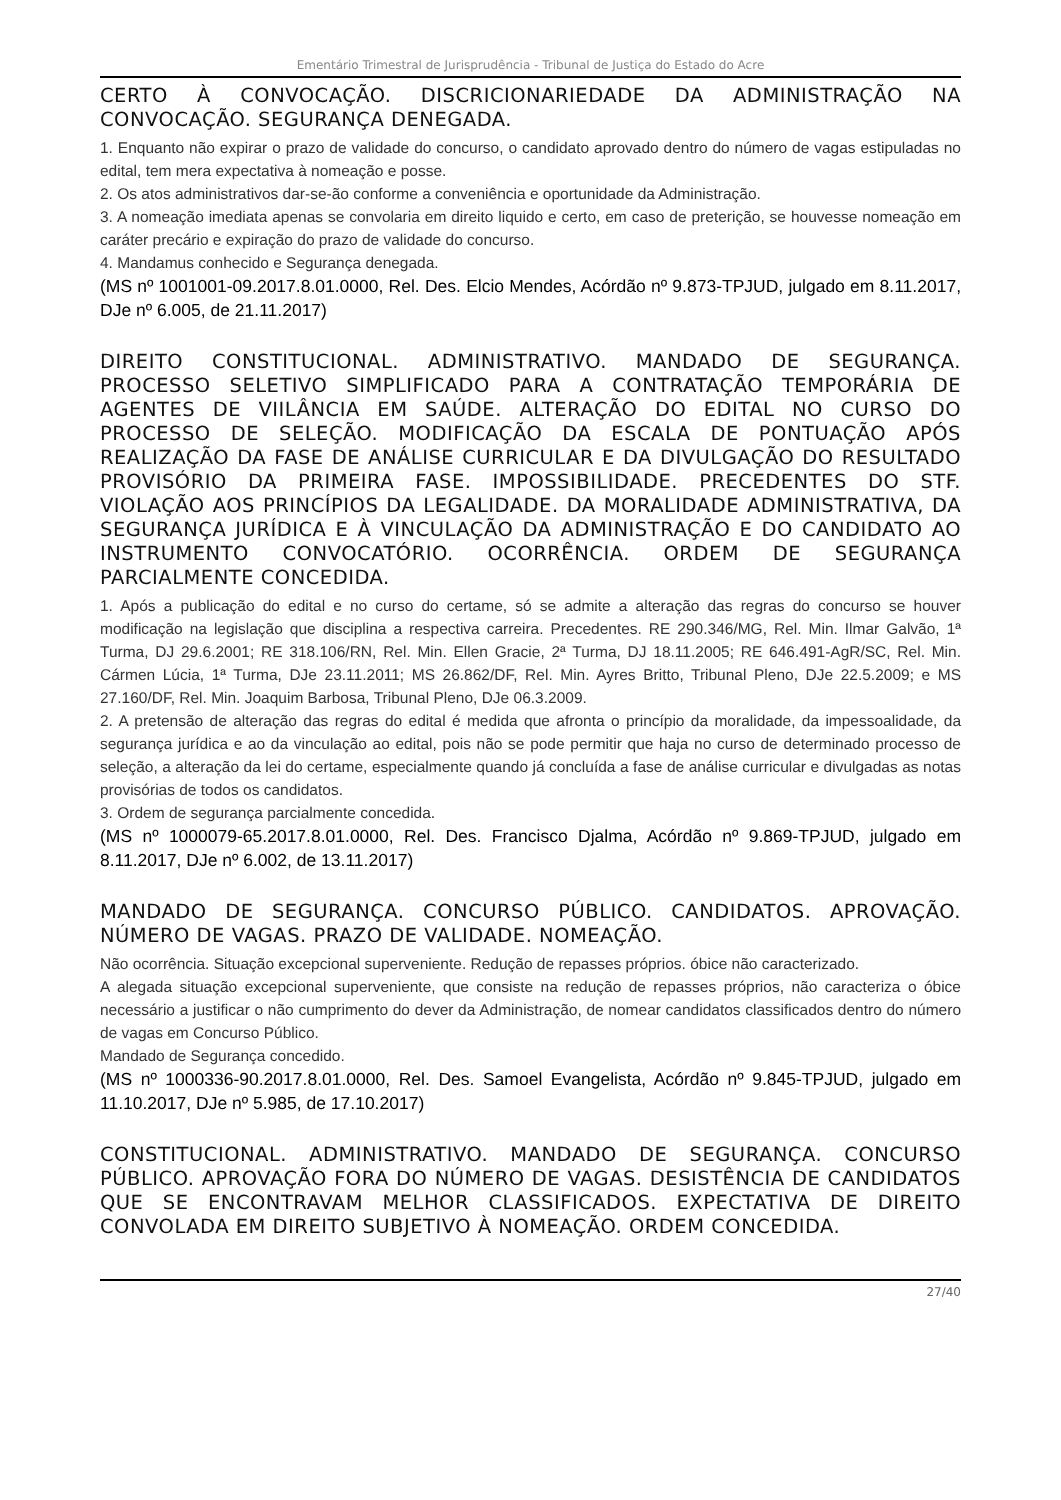Ementário Trimestral de Jurisprudência - Tribunal de Justiça do Estado do Acre
CERTO À CONVOCAÇÃO. DISCRICIONARIEDADE DA ADMINISTRAÇÃO NA CONVOCAÇÃO. SEGURANÇA DENEGADA.
1. Enquanto não expirar o prazo de validade do concurso, o candidato aprovado dentro do número de vagas estipuladas no edital, tem mera expectativa à nomeação e posse.
2. Os atos administrativos dar-se-ão conforme a conveniência e oportunidade da Administração.
3. A nomeação imediata apenas se convolaria em direito liquido e certo, em caso de preterição, se houvesse nomeação em caráter precário e expiração do prazo de validade do concurso.
4. Mandamus conhecido e Segurança denegada.
(MS nº 1001001-09.2017.8.01.0000, Rel. Des. Elcio Mendes, Acórdão nº 9.873-TPJUD, julgado em 8.11.2017, DJe nº 6.005, de 21.11.2017)
DIREITO CONSTITUCIONAL. ADMINISTRATIVO. MANDADO DE SEGURANÇA. PROCESSO SELETIVO SIMPLIFICADO PARA A CONTRATAÇÃO TEMPORÁRIA DE AGENTES DE VIILÂNCIA EM SAÚDE. ALTERAÇÃO DO EDITAL NO CURSO DO PROCESSO DE SELEÇÃO. MODIFICAÇÃO DA ESCALA DE PONTUAÇÃO APÓS REALIZAÇÃO DA FASE DE ANÁLISE CURRICULAR E DA DIVULGAÇÃO DO RESULTADO PROVISÓRIO DA PRIMEIRA FASE. IMPOSSIBILIDADE. PRECEDENTES DO STF. VIOLAÇÃO AOS PRINCÍPIOS DA LEGALIDADE. DA MORALIDADE ADMINISTRATIVA, DA SEGURANÇA JURÍDICA E À VINCULAÇÃO DA ADMINISTRAÇÃO E DO CANDIDATO AO INSTRUMENTO CONVOCATÓRIO. OCORRÊNCIA. ORDEM DE SEGURANÇA PARCIALMENTE CONCEDIDA.
1. Após a publicação do edital e no curso do certame, só se admite a alteração das regras do concurso se houver modificação na legislação que disciplina a respectiva carreira. Precedentes. RE 290.346/MG, Rel. Min. Ilmar Galvão, 1ª Turma, DJ 29.6.2001; RE 318.106/RN, Rel. Min. Ellen Gracie, 2ª Turma, DJ 18.11.2005; RE 646.491-AgR/SC, Rel. Min. Cármen Lúcia, 1ª Turma, DJe 23.11.2011; MS 26.862/DF, Rel. Min. Ayres Britto, Tribunal Pleno, DJe 22.5.2009; e MS 27.160/DF, Rel. Min. Joaquim Barbosa, Tribunal Pleno, DJe 06.3.2009.
2. A pretensão de alteração das regras do edital é medida que afronta o princípio da moralidade, da impessoalidade, da segurança jurídica e ao da vinculação ao edital, pois não se pode permitir que haja no curso de determinado processo de seleção, a alteração da lei do certame, especialmente quando já concluída a fase de análise curricular e divulgadas as notas provisórias de todos os candidatos.
3. Ordem de segurança parcialmente concedida.
(MS nº 1000079-65.2017.8.01.0000, Rel. Des. Francisco Djalma, Acórdão nº 9.869-TPJUD, julgado em 8.11.2017, DJe nº 6.002, de 13.11.2017)
MANDADO DE SEGURANÇA. CONCURSO PÚBLICO. CANDIDATOS. APROVAÇÃO. NÚMERO DE VAGAS. PRAZO DE VALIDADE. NOMEAÇÃO.
Não ocorrência. Situação excepcional superveniente. Redução de repasses próprios. óbice não caracterizado.
A alegada situação excepcional superveniente, que consiste na redução de repasses próprios, não caracteriza o óbice necessário a justificar o não cumprimento do dever da Administração, de nomear candidatos classificados dentro do número de vagas em Concurso Público.
Mandado de Segurança concedido.
(MS nº 1000336-90.2017.8.01.0000, Rel. Des. Samoel Evangelista, Acórdão nº 9.845-TPJUD, julgado em 11.10.2017, DJe nº 5.985, de 17.10.2017)
CONSTITUCIONAL. ADMINISTRATIVO. MANDADO DE SEGURANÇA. CONCURSO PÚBLICO. APROVAÇÃO FORA DO NÚMERO DE VAGAS. DESISTÊNCIA DE CANDIDATOS QUE SE ENCONTRAVAM MELHOR CLASSIFICADOS. EXPECTATIVA DE DIREITO CONVOLADA EM DIREITO SUBJETIVO À NOMEAÇÃO. ORDEM CONCEDIDA.
27/40